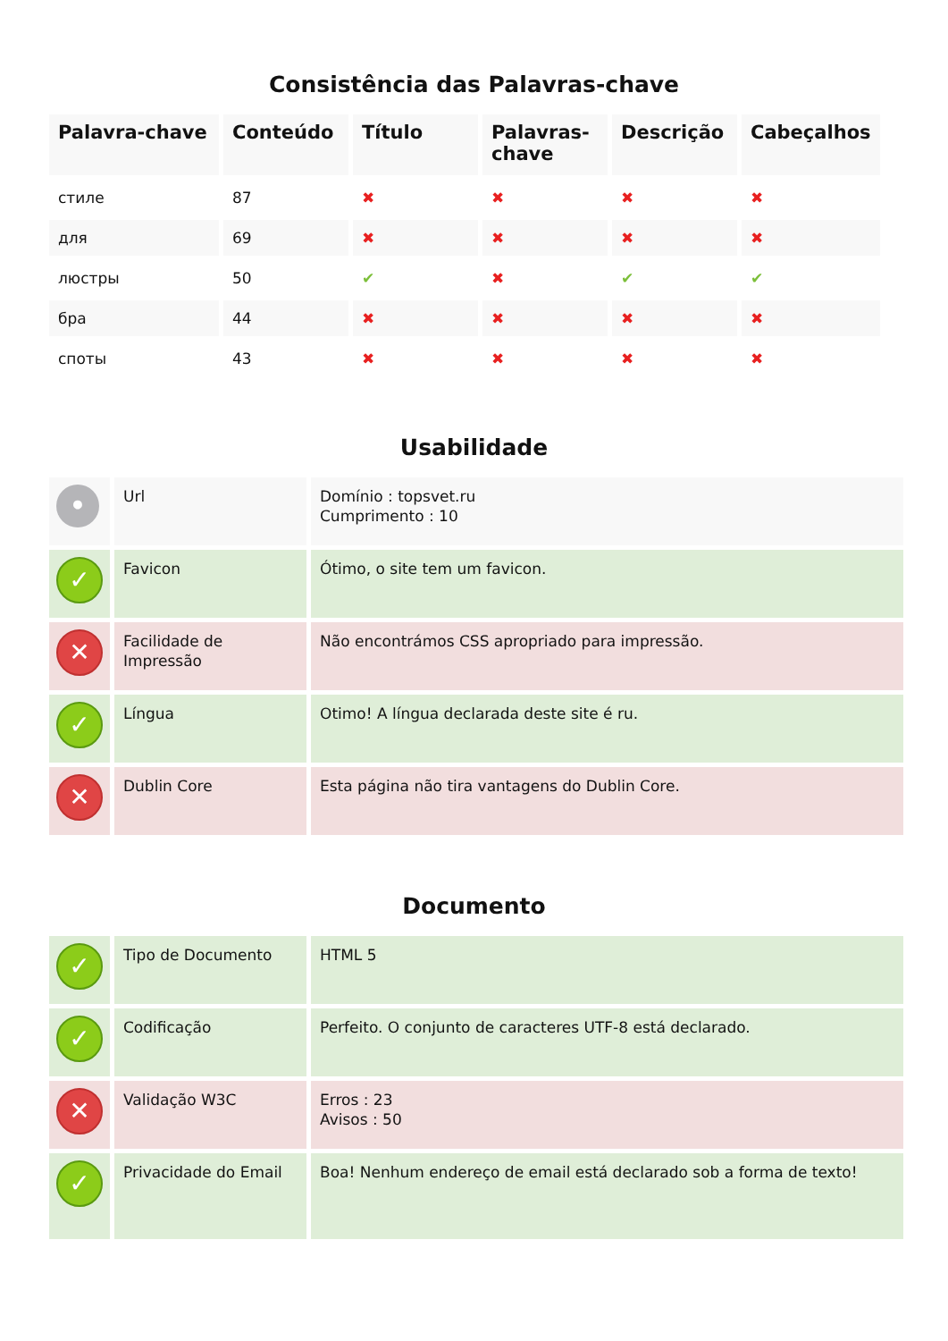Consistência das Palavras-chave
| Palavra-chave | Conteúdo | Título | Palavras-chave | Descrição | Cabeçalhos |
| --- | --- | --- | --- | --- | --- |
| стиле | 87 | ✖ | ✖ | ✖ | ✖ |
| для | 69 | ✖ | ✖ | ✖ | ✖ |
| люстры | 50 | ✔ | ✖ | ✔ | ✔ |
| бра | 44 | ✖ | ✖ | ✖ | ✖ |
| споты | 43 | ✖ | ✖ | ✖ | ✖ |
Usabilidade
| • | Url | Domínio : topsvet.ru Cumprimento : 10 |
| ✓ | Favicon | Ótimo, o site tem um favicon. |
| ✕ | Facilidade de Impressão | Não encontrámos CSS apropriado para impressão. |
| ✓ | Língua | Otimo! A língua declarada deste site é ru. |
| ✕ | Dublin Core | Esta página não tira vantagens do Dublin Core. |
Documento
| ✓ | Tipo de Documento | HTML 5 |
| ✓ | Codificação | Perfeito. O conjunto de caracteres UTF-8 está declarado. |
| ✕ | Validação W3C | Erros : 23 Avisos : 50 |
| ✓ | Privacidade do Email | Boa! Nenhum endereço de email está declarado sob a forma de texto! |